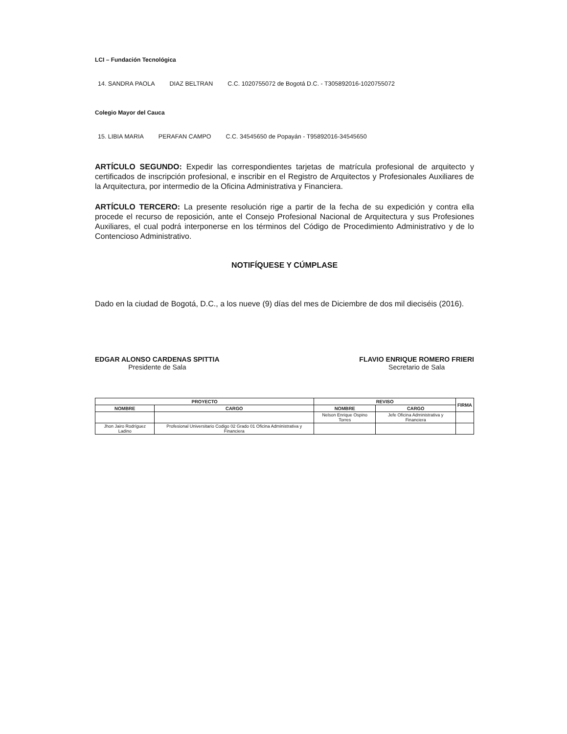LCI – Fundación Tecnológica
14. SANDRA PAOLA DIAZ BELTRAN C.C. 1020755072 de Bogotá D.C. - T305892016-1020755072
Colegio Mayor del Cauca
15. LIBIA MARIA PERAFAN CAMPO C.C. 34545650 de Popayán - T95892016-34545650
ARTÍCULO SEGUNDO: Expedir las correspondientes tarjetas de matrícula profesional de arquitecto y certificados de inscripción profesional, e inscribir en el Registro de Arquitectos y Profesionales Auxiliares de la Arquitectura, por intermedio de la Oficina Administrativa y Financiera.
ARTÍCULO TERCERO: La presente resolución rige a partir de la fecha de su expedición y contra ella procede el recurso de reposición, ante el Consejo Profesional Nacional de Arquitectura y sus Profesiones Auxiliares, el cual podrá interponerse en los términos del Código de Procedimiento Administrativo y de lo Contencioso Administrativo.
NOTIFÍQUESE Y CÚMPLASE
Dado en la ciudad de Bogotá, D.C., a los nueve (9) días del mes de Diciembre de dos mil dieciséis (2016).
EDGAR ALONSO CARDENAS SPITTIA
Presidente de Sala
FLAVIO ENRIQUE ROMERO FRIERI
Secretario de Sala
| PROYECTO | | REVISO | | FIRMA |
| --- | --- | --- | --- | --- |
| NOMBRE | CARGO | NOMBRE | CARGO | |
| | | Nelson Enrique Ospino Torres | Jefe Oficina Administrativa y Financiera | |
| Jhon Jairo Rodríguez Ladino | Profesional Universitario Codigo 02 Grado 01 Oficina Administrativa y Financiera | | | |